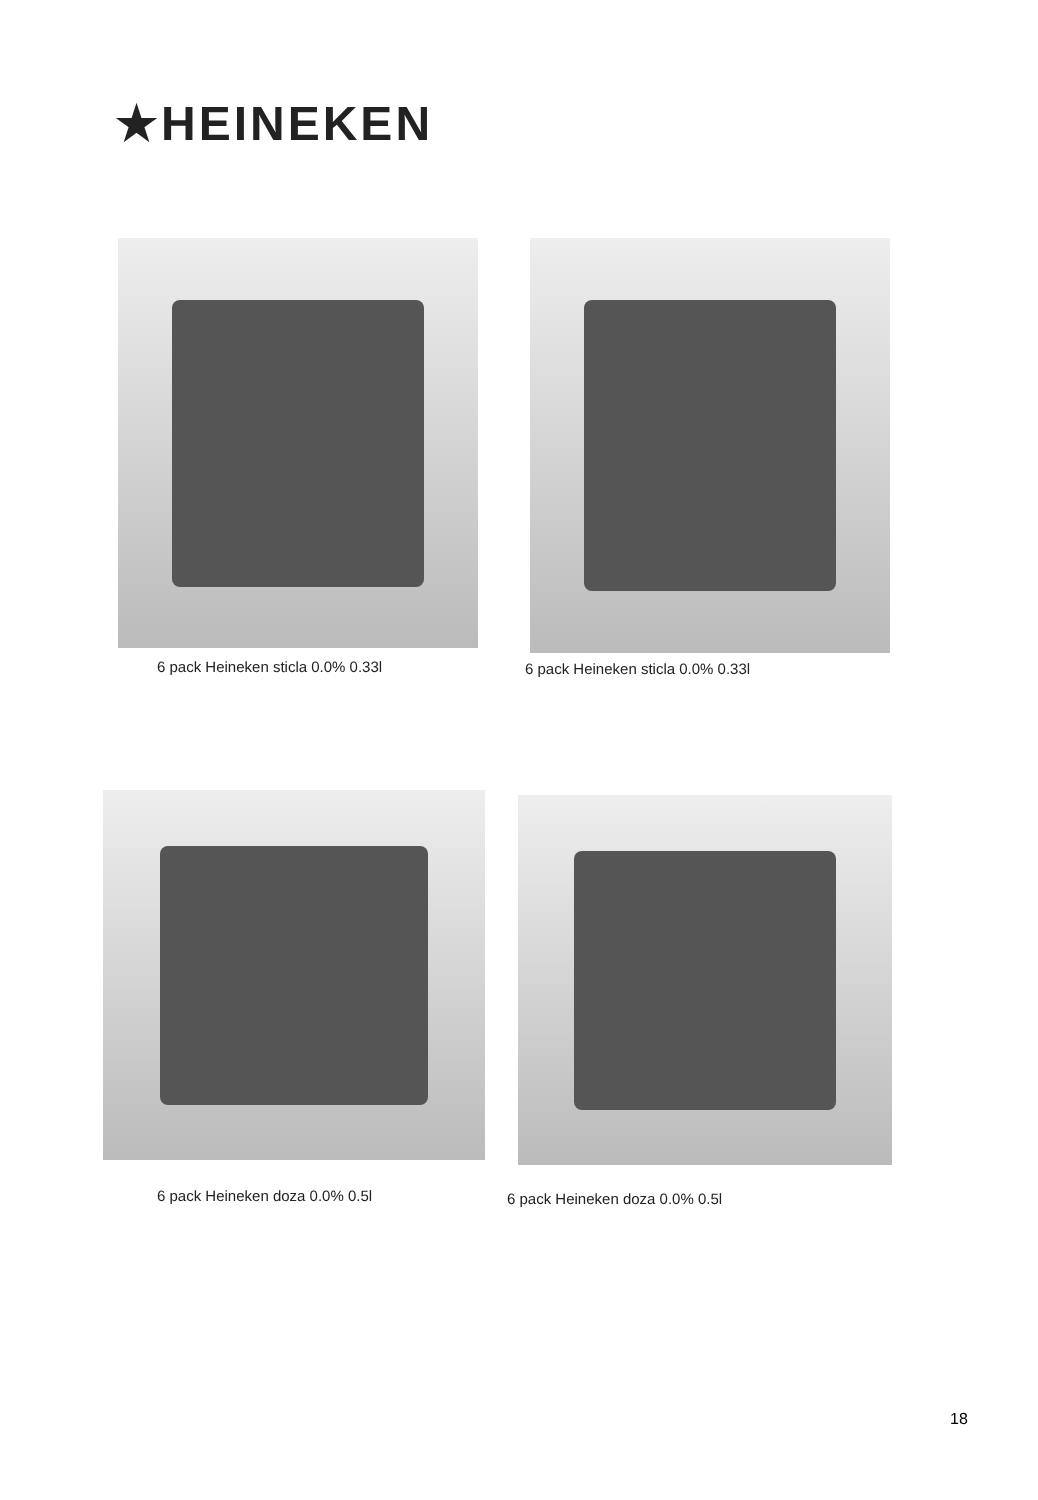★HEINEKEN
6 pack Heineken sticla 0.0% 0.33l
6 pack Heineken sticla 0.0% 0.33l
6 pack Heineken doza 0.0% 0.5l 6 pack Heineken doza 0.0% 0.5l
18